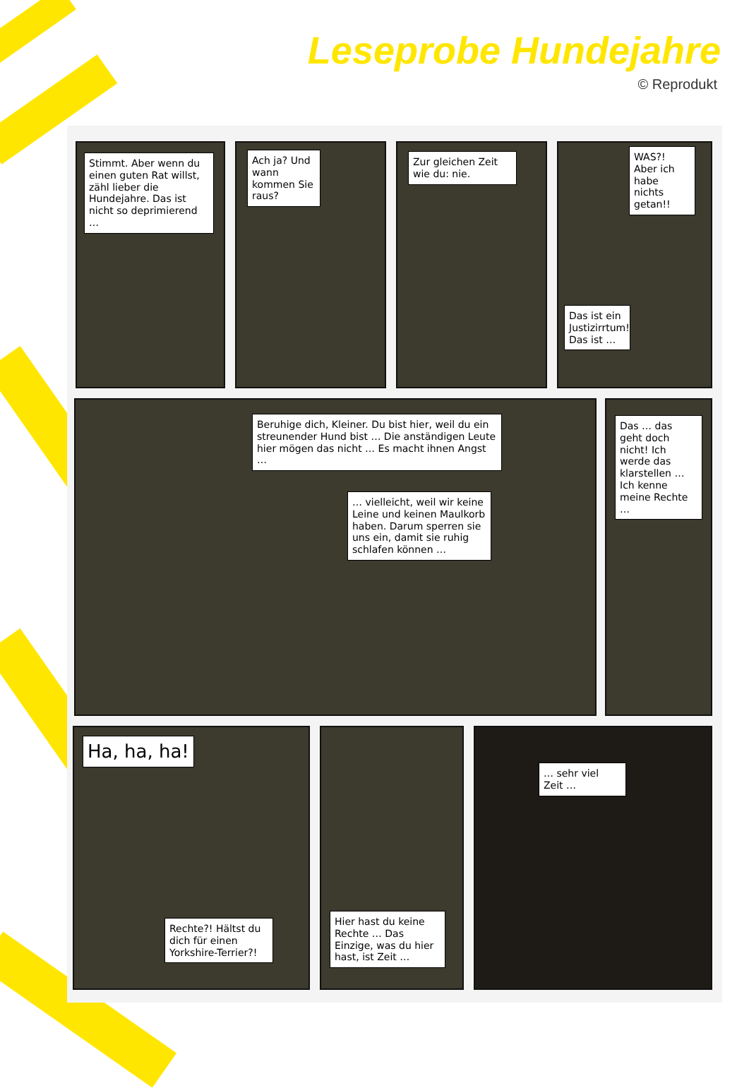Leseprobe Hundejahre
© Reprodukt
Stimmt. Aber wenn du einen guten Rat willst, zähl lieber die Hundejahre. Das ist nicht so deprimierend …
Ach ja? Und wann kommen Sie raus?
Zur gleichen Zeit wie du: nie.
WAS?! Aber ich habe nichts getan!!
Das ist ein Justizirrtum! Das ist …
Beruhige dich, Kleiner. Du bist hier, weil du ein streunender Hund bist … Die anständigen Leute hier mögen das nicht … Es macht ihnen Angst …
… vielleicht, weil wir keine Leine und keinen Maulkorb haben. Darum sperren sie uns ein, damit sie ruhig schlafen können …
Das … das geht doch nicht! Ich werde das klarstellen … Ich kenne meine Rechte …
Ha, ha, ha!
Rechte?! Hältst du dich für einen Yorkshire-Terrier?!
Hier hast du keine Rechte … Das Einzige, was du hier hast, ist Zeit …
… sehr viel Zeit …